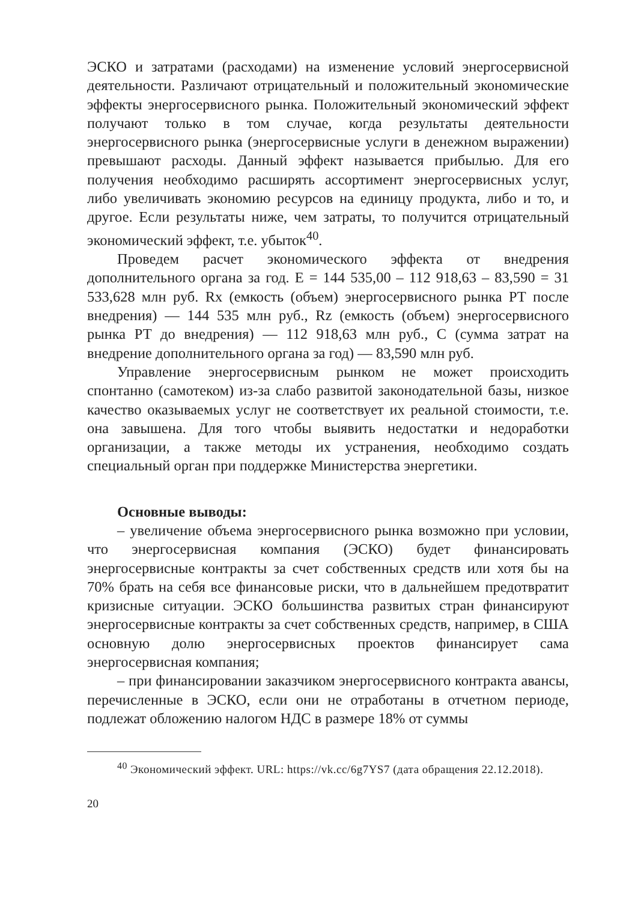ЭСКО и затратами (расходами) на изменение условий энергосервисной деятельности. Различают отрицательный и положительный экономические эффекты энергосервисного рынка. Положительный экономический эффект получают только в том случае, когда результаты деятельности энергосервисного рынка (энергосервисные услуги в денежном выражении) превышают расходы. Данный эффект называется прибылью. Для его получения необходимо расширять ассортимент энергосервисных услуг, либо увеличивать экономию ресурсов на единицу продукта, либо и то, и другое. Если результаты ниже, чем затраты, то получится отрицательный экономический эффект, т.е. убыток<sup>40</sup>.
Проведем расчет экономического эффекта от внедрения дополнительного органа за год. E = 144 535,00 – 112 918,63 – 83,590 = 31 533,628 млн руб. Rx (емкость (объем) энергосервисного рынка РТ после внедрения) — 144 535 млн руб., Rz (емкость (объем) энергосервисного рынка РТ до внедрения) — 112 918,63 млн руб., C (сумма затрат на внедрение дополнительного органа за год) — 83,590 млн руб.
Управление энергосервисным рынком не может происходить спонтанно (самотеком) из-за слабо развитой законодательной базы, низкое качество оказываемых услуг не соответствует их реальной стоимости, т.е. она завышена. Для того чтобы выявить недостатки и недоработки организации, а также методы их устранения, необходимо создать специальный орган при поддержке Министерства энергетики.
Основные выводы:
– увеличение объема энергосервисного рынка возможно при условии, что энергосервисная компания (ЭСКО) будет финансировать энергосервисные контракты за счет собственных средств или хотя бы на 70% брать на себя все финансовые риски, что в дальнейшем предотвратит кризисные ситуации. ЭСКО большинства развитых стран финансируют энергосервисные контракты за счет собственных средств, например, в США основную долю энергосервисных проектов финансирует сама энергосервисная компания;
– при финансировании заказчиком энергосервисного контракта авансы, перечисленные в ЭСКО, если они не отработаны в отчетном периоде, подлежат обложению налогом НДС в размере 18% от суммы
<sup>40</sup> Экономический эффект. URL: https://vk.cc/6g7YS7 (дата обращения 22.12.2018).
20